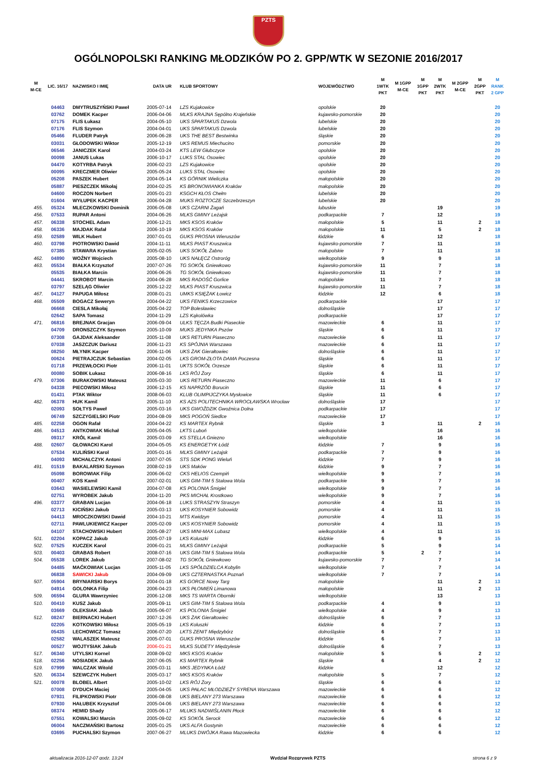PZTS
OGÓLNOPOLSKI RANKING MŁODZIKÓW PO 2. GPP/WTK W SEZONIE 2016/2017
| M M-CE | LIC. 16/17 | NAZWISKO I IMIĘ | DATA UR | KLUB SPORTOWY | WOJEWÓDZTWO | M 1WTK PKT | M 1GPP M-CE | M 1GPP PKT | M 2WTK PKT | M 2GPP M-CE | M 2GPP PKT | M RANK 2 GPP |
| --- | --- | --- | --- | --- | --- | --- | --- | --- | --- | --- | --- | --- |
| | 04463 | DMYTRUSZYŃSKI Paweł | 2005-07-14 | LZS Kujakowice | opolskie | 20 | | | | | | 20 |
| | 03762 | DOMEK Kacper | 2006-04-06 | MLKS KRAJNA Sępólno Krajeńskie | kujawsko-pomorskie | 20 | | | | | | 20 |
| | 07175 | FLIS Łukasz | 2004-05-10 | UKS SPARTAKUS Dzwola | lubelskie | 20 | | | | | | 20 |
| | 07176 | FLIS Szymon | 2004-04-01 | UKS SPARTAKUS Dzwola | lubelskie | 20 | | | | | | 20 |
| | 05466 | FLUDER Patryk | 2006-06-28 | UKS THE BEST Bestwinka | śląskie | 20 | | | | | | 20 |
| | 03031 | GŁODOWSKI Wiktor | 2005-12-19 | UKS REMUS Miechucino | pomorskie | 20 | | | | | | 20 |
| | 06546 | JANICZEK Karol | 2004-03-24 | KTS LEW Głubczyce | opolskie | 20 | | | | | | 20 |
| | 00098 | JANUS Lukas | 2006-10-17 | LUKS STAL Osowiec | opolskie | 20 | | | | | | 20 |
| | 04470 | KOTYRBA Patryk | 2006-02-23 | LZS Kujakowice | opolskie | 20 | | | | | | 20 |
| | 00095 | KRECZMER Oliwier | 2005-05-24 | LUKS STAL Osowiec | opolskie | 20 | | | | | | 20 |
| | 05208 | PASZEK Hubert | 2004-05-14 | KS GÓRNIK Wieliczka | małopolskie | 20 | | | | | | 20 |
| | 05887 | PIESZCZEK Mikołaj | 2004-02-25 | KS BRONOWIANKA Kraków | małopolskie | 20 | | | | | | 20 |
| | 04600 | ROCZON Norbert | 2005-01-23 | KSGCH KŁOS Chełm | lubelskie | 20 | | | | | | 20 |
| | 01604 | WYŁUPEK KACPER | 2006-04-28 | MUKS ROZTOCZE Szczebrzeszyn | lubelskie | 20 | | | | | | 20 |
| 455. | 05324 | MLECZKOWSKI Dominik | 2006-05-08 | UKS CZARNI Żagań | lubuskie | | | | 19 | | | 19 |
| 456. | 07533 | RUPAR Antoni | 2004-06-26 | MLKS GMINY Leżajsk | podkarpackie | 7 | | | 12 | | | 19 |
| 457. | 06338 | STOCHEL Adam | 2006-12-21 | MKS KSOS Kraków | małopolskie | 5 | | | 11 | | 2 | 18 |
| 458. | 06336 | MAJDAK Rafał | 2006-10-19 | MKS KSOS Kraków | małopolskie | 11 | | | 5 | | 2 | 18 |
| 459. | 02589 | WILK Hubert | 2007-01-01 | GUKS PROSNA Wieruszów | łódzkie | 6 | | | 12 | | | 18 |
| 460. | 03798 | PIOTROWSKI Dawid | 2004-11-11 | MLKS PIAST Kruszwica | kujawsko-pomorskie | 7 | | | 11 | | | 18 |
| | 07385 | STAWARA Krystian | 2005-02-05 | UKS SOKÓŁ Żabno | małopolskie | 7 | | | 11 | | | 18 |
| 462. | 04890 | WOŹNY Wojciech | 2005-08-10 | UKS NAŁĘCZ Ostroróg | wielkopolskie | 9 | | | 9 | | | 18 |
| 463. | 05534 | BIAŁKA Krzysztof | 2007-07-26 | TG SOKÓŁ Gniewkowo | kujawsko-pomorskie | 11 | | | 7 | | | 18 |
| | 05535 | BIAŁKA Marcin | 2006-06-26 | TG SOKÓŁ Gniewkowo | kujawsko-pomorskie | 11 | | | 7 | | | 18 |
| | 04441 | SKROBOT Marcin | 2004-06-28 | MKS RADOŚĆ Gorlice | małopolskie | 11 | | | 7 | | | 18 |
| | 03797 | SZELĄG Oliwier | 2005-12-22 | MLKS PIAST Kruszwica | kujawsko-pomorskie | 11 | | | 7 | | | 18 |
| 467. | 04127 | PAPUGA Miłosz | 2008-01-21 | UMKS KSIĘŻAK Łowicz | łódzkie | 12 | | | 6 | | | 18 |
| 468. | 05509 | BOGACZ Seweryn | 2004-04-22 | UKS FENIKS Krzeczowice | podkarpackie | | | | 17 | | | 17 |
| | 06668 | CIESLA Mikołaj | 2005-04-22 | TOP Bolesławiec | dolnośląskie | | | | 17 | | | 17 |
| | 02642 | SAPA Tomasz | 2004-11-29 | LZS Kąkolówka | podkarpackie | | | | 17 | | | 17 |
| 471. | 06816 | BREJNAK Gracjan | 2006-09-04 | ULKS TĘCZA Budki Piaseckie | mazowieckie | 6 | | | 11 | | | 17 |
| | 04709 | DRONSZCZYK Szymon | 2005-10-09 | MUKS JEDYNKA Pszów | śląskie | 6 | | | 11 | | | 17 |
| | 07308 | GAJDAK Aleksander | 2005-11-08 | UKS RETURN Piaseczno | mazowieckie | 6 | | | 11 | | | 17 |
| | 07038 | JASZCZUK Dariusz | 2006-11-23 | KS SPÓJNIA Warszawa | mazowieckie | 6 | | | 11 | | | 17 |
| | 08250 | MŁYNIK Kacper | 2006-11-06 | UKS ŻAK Gierałtowiec | dolnośląskie | 6 | | | 11 | | | 17 |
| | 00624 | PIETRAJCZUK Sebastian | 2004-02-05 | LKS GROM-ZŁOTA DAMA Poczesna | śląskie | 6 | | | 11 | | | 17 |
| | 01718 | PRZEWŁOCKI Piotr | 2006-11-01 | UKTS SOKÓŁ Orzesze | śląskie | 6 | | | 11 | | | 17 |
| | 00080 | SOBIK Łukasz | 2006-08-16 | LKS RÓJ Żory | śląskie | 6 | | | 11 | | | 17 |
| 479. | 07306 | BURAKOWSKI Mateusz | 2005-03-30 | UKS RETURN Piaseczno | mazowieckie | 11 | | | 6 | | | 17 |
| | 04338 | PIECOWSKI Miłosz | 2006-12-15 | KS NAPRZÓD Borucin | śląskie | 11 | | | 6 | | | 17 |
| | 01431 | PTAK Wiktor | 2008-06-03 | KLUB OLIMPIJCZYKA Mysłowice | śląskie | 11 | | | 6 | | | 17 |
| 482. | 06378 | HUK Kamil | 2005-11-10 | KS AZS POLITECHNIKA WROCŁAWSKA Wrocław | dolnośląskie | 17 | | | | | | 17 |
| | 02093 | SOŁTYS Paweł | 2005-03-16 | UKS GWOŹDZIK Gwoźnica Dolna | podkarpackie | 17 | | | | | | 17 |
| | 06749 | SZCZYGIELSKI Piotr | 2004-08-09 | MKS POGOŃ Siedlce | mazowieckie | 17 | | | | | | 17 |
| 485. | 02258 | OGON Rafał | 2004-04-22 | KS MARTEX Rybnik | śląskie | 3 | | | 11 | | 2 | 16 |
| 486. | 04513 | ANTKOWIAK Michał | 2005-04-05 | LKTS Luboń | wielkopolskie | | | | 16 | | | 16 |
| | 09317 | KRÓL Kamil | 2005-03-09 | KS STELLA Gniezno | wielkopolskie | | | | 16 | | | 16 |
| 488. | 02607 | GŁOWACKI Karol | 2004-05-05 | KS ENERGETYK Łódź | łódzkie | 7 | | | 9 | | | 16 |
| | 07534 | KULIŃSKI Karol | 2005-01-16 | MLKS GMINY Leżajsk | podkarpackie | 7 | | | 9 | | | 16 |
| | 04093 | MICHAŁCZYK Antoni | 2007-07-05 | STS SDK PONG Wieluń | łódzkie | 7 | | | 9 | | | 16 |
| 491. | 01519 | BAKALARSKI Szymon | 2008-02-19 | UKS Maków | łódzkie | 9 | | | 7 | | | 16 |
| | 05098 | BOROWIAK Filip | 2006-06-02 | CKS HELIOS Czempiń | wielkopolskie | 9 | | | 7 | | | 16 |
| | 00407 | KOS Kamil | 2007-02-01 | UKS GIM-TIM 5 Stalowa Wola | podkarpackie | 9 | | | 7 | | | 16 |
| | 03643 | WASIELEWSKI Kamil | 2004-07-08 | KS POLONIA Śmigiel | wielkopolskie | 9 | | | 7 | | | 16 |
| | 02751 | WYROBEK Jakub | 2004-11-20 | PKS MICHAŁ Krostkowo | wielkopolskie | 9 | | | 7 | | | 16 |
| 496. | 03377 | GRABAN Lucjan | 2004-06-18 | LUKS STRASZYN Straszyn | pomorskie | 4 | | | 11 | | | 15 |
| | 02713 | KICIŃSKI Jakub | 2005-03-13 | UKS KOSYNIER Sobowidz | pomorskie | 4 | | | 11 | | | 15 |
| | 04413 | MROCZKOWSKI Dawid | 2004-10-21 | MTS Kwidzyn | pomorskie | 4 | | | 11 | | | 15 |
| | 02711 | PAWLUKIEWICZ Kacper | 2005-02-09 | UKS KOSYNIER Sobowidz | pomorskie | 4 | | | 11 | | | 15 |
| | 04107 | STACHOWSKI Hubert | 2005-08-27 | UKS MINI-MAX Lubasz | wielkopolskie | 4 | | | 11 | | | 15 |
| 501. | 02204 | KOPACZ Jakub | 2005-07-19 | LKS Koluszki | łódzkie | 6 | | | 9 | | | 15 |
| 502. | 07525 | KUCZEK Karol | 2006-01-21 | MLKS GMINY Leżajsk | podkarpackie | 5 | | | 9 | | | 14 |
| 503. | 00403 | GRABAS Robert | 2008-07-16 | UKS GIM-TIM 5 Stalowa Wola | podkarpackie | 5 | | 2 | 7 | | | 14 |
| 504. | 05538 | LOREK Jakub | 2007-08-02 | TG SOKÓŁ Gniewkowo | kujawsko-pomorskie | 7 | | | 7 | | | 14 |
| | 04485 | MAĆKOWIAK Lucjan | 2005-11-05 | LKS SPÓŁDZIELCA Kobylin | wielkopolskie | 7 | | | 7 | | | 14 |
| | 06838 | SAWICKI Jakub | 2004-09-09 | UKS CZTERNASTKA Poznań | wielkopolskie | 7 | | | 7 | | | 14 |
| 507. | 05904 | BRYNIARSKI Borys | 2004-01-18 | KS GORCE Nowy Targ | małopolskie | | | | 11 | | 2 | 13 |
| | 04914 | GOLONKA Filip | 2006-04-23 | UKS PŁOMIEŃ Limanowa | małopolskie | | | | 11 | | 2 | 13 |
| 509. | 06594 | GLURA Wawrzyniec | 2006-12-08 | MKS TS WARTA Oborniki | wielkopolskie | | | | 13 | | | 13 |
| 510. | 00410 | KUSZ Jakub | 2005-09-11 | UKS GIM-TIM 5 Stalowa Wola | podkarpackie | 4 | | | 9 | | | 13 |
| | 03669 | OLEKSIAK Jakub | 2005-06-07 | KS POLONIA Śmigiel | wielkopolskie | 4 | | | 9 | | | 13 |
| 512. | 08247 | BIERNACKI Hubert | 2007-12-26 | UKS ŻAK Gierałtowiec | dolnośląskie | 6 | | | 7 | | | 13 |
| | 02205 | KOTKOWSKI Miłosz | 2005-05-19 | LKS Koluszki | łódzkie | 6 | | | 7 | | | 13 |
| | 05435 | LECHOWICZ Tomasz | 2006-07-20 | LKTS ZENIT Międzybórz | dolnośląskie | 6 | | | 7 | | | 13 |
| | 02582 | WALASZEK Mateusz | 2005-07-01 | GUKS PROSNA Wieruszów | łódzkie | 6 | | | 7 | | | 13 |
| | 00527 | WOJTYSIAK Jakub | 2006-01-21 | MLKS SUDETY Międzylesie | dolnośląskie | 6 | | | 7 | | | 13 |
| 517. | 06340 | UTYLSKI Kornel | 2008-09-02 | MKS KSOS Kraków | małopolskie | 5 | | | 5 | | 2 | 12 |
| 518. | 02256 | NOSIADEK Jakub | 2007-06-05 | KS MARTEX Rybnik | śląskie | 6 | | | 4 | | 2 | 12 |
| 519. | 07999 | WALCZAK Witold | 2005-03-11 | MKS JEDYNKA Łódź | łódzkie | | | | 12 | | | 12 |
| 520. | 06334 | SZEWCZYK Hubert | 2005-03-17 | MKS KSOS Kraków | małopolskie | 5 | | | 7 | | | 12 |
| 521. | 00078 | BLOBEL Albert | 2005-10-02 | LKS RÓJ Żory | śląskie | 6 | | | 6 | | | 12 |
| | 07008 | DYDUCH Maciej | 2005-04-05 | UKS PAŁAC MŁODZIEŻY SYRENA Warszawa | mazowieckie | 6 | | | 6 | | | 12 |
| | 07931 | FILIPKOWSKI Piotr | 2006-08-08 | UKS BIELANY 273 Warszawa | mazowieckie | 6 | | | 6 | | | 12 |
| | 07930 | HAŁUBEK Krzysztof | 2005-04-06 | UKS BIELANY 273 Warszawa | mazowieckie | 6 | | | 6 | | | 12 |
| | 08374 | HEMID Shady | 2005-06-17 | MLUKS NADWIŚLANIN Płock | mazowieckie | 6 | | | 6 | | | 12 |
| | 07551 | KOWALSKI Marcin | 2005-09-02 | KS SOKÓŁ Serock | mazowieckie | 6 | | | 6 | | | 12 |
| | 06004 | NACZMAŃSKI Bartosz | 2005-01-25 | UKS ALFA Gostynin | mazowieckie | 6 | | | 6 | | | 12 |
| | 03695 | PUCHALSKI Szymon | 2007-06-27 | MLUKS DWÓJKA Rawa Mazowiecka | łódzkie | 6 | | | 6 | | | 12 |
aktualizacja 2016-12-07 godz. 13:24 Wydział Rozgrywek PZTS strona 6 z 9